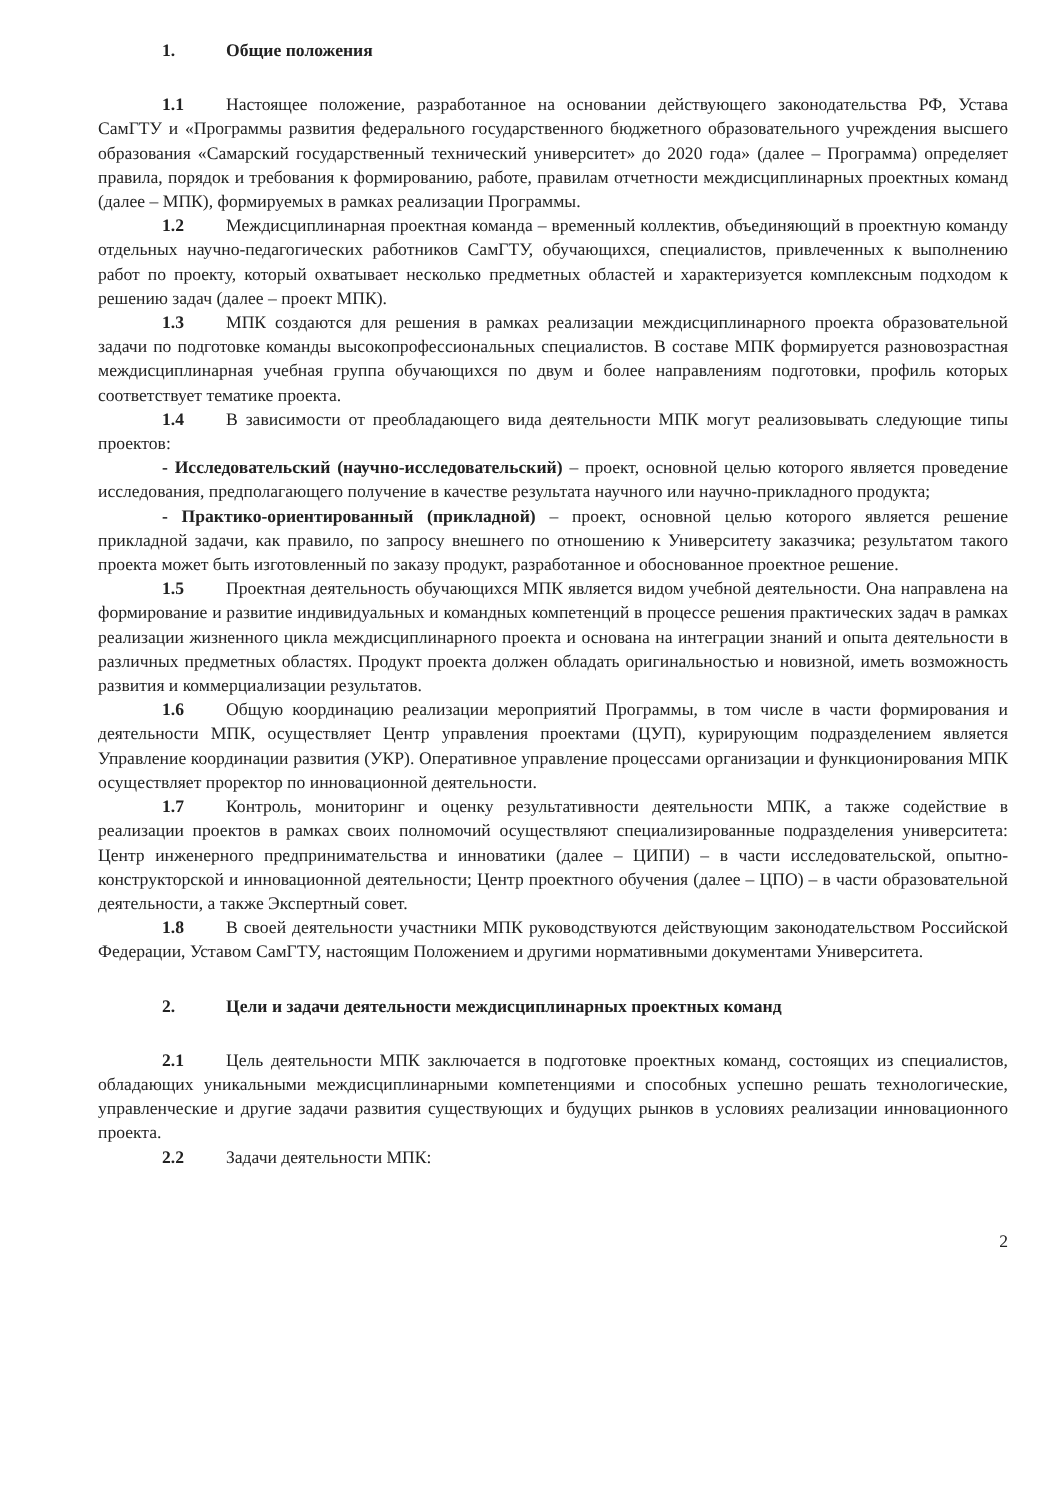1. Общие положения
1.1 Настоящее положение, разработанное на основании действующего законодательства РФ, Устава СамГТУ и «Программы развития федерального государственного бюджетного образовательного учреждения высшего образования «Самарский государственный технический университет» до 2020 года» (далее – Программа) определяет правила, порядок и требования к формированию, работе, правилам отчетности междисциплинарных проектных команд (далее – МПК), формируемых в рамках реализации Программы.
1.2 Междисциплинарная проектная команда – временный коллектив, объединяющий в проектную команду отдельных научно-педагогических работников СамГТУ, обучающихся, специалистов, привлеченных к выполнению работ по проекту, который охватывает несколько предметных областей и характеризуется комплексным подходом к решению задач (далее – проект МПК).
1.3 МПК создаются для решения в рамках реализации междисциплинарного проекта образовательной задачи по подготовке команды высокопрофессиональных специалистов. В составе МПК формируется разновозрастная междисциплинарная учебная группа обучающихся по двум и более направлениям подготовки, профиль которых соответствует тематике проекта.
1.4 В зависимости от преобладающего вида деятельности МПК могут реализовывать следующие типы проектов:
- Исследовательский (научно-исследовательский) – проект, основной целью которого является проведение исследования, предполагающего получение в качестве результата научного или научно-прикладного продукта;
- Практико-ориентированный (прикладной) – проект, основной целью которого является решение прикладной задачи, как правило, по запросу внешнего по отношению к Университету заказчика; результатом такого проекта может быть изготовленный по заказу продукт, разработанное и обоснованное проектное решение.
1.5 Проектная деятельность обучающихся МПК является видом учебной деятельности. Она направлена на формирование и развитие индивидуальных и командных компетенций в процессе решения практических задач в рамках реализации жизненного цикла междисциплинарного проекта и основана на интеграции знаний и опыта деятельности в различных предметных областях. Продукт проекта должен обладать оригинальностью и новизной, иметь возможность развития и коммерциализации результатов.
1.6 Общую координацию реализации мероприятий Программы, в том числе в части формирования и деятельности МПК, осуществляет Центр управления проектами (ЦУП), курирующим подразделением является Управление координации развития (УКР). Оперативное управление процессами организации и функционирования МПК осуществляет проректор по инновационной деятельности.
1.7 Контроль, мониторинг и оценку результативности деятельности МПК, а также содействие в реализации проектов в рамках своих полномочий осуществляют специализированные подразделения университета: Центр инженерного предпринимательства и инноватики (далее – ЦИПИ) – в части исследовательской, опытно-конструкторской и инновационной деятельности; Центр проектного обучения (далее – ЦПО) – в части образовательной деятельности, а также Экспертный совет.
1.8 В своей деятельности участники МПК руководствуются действующим законодательством Российской Федерации, Уставом СамГТУ, настоящим Положением и другими нормативными документами Университета.
2. Цели и задачи деятельности междисциплинарных проектных команд
2.1 Цель деятельности МПК заключается в подготовке проектных команд, состоящих из специалистов, обладающих уникальными междисциплинарными компетенциями и способных успешно решать технологические, управленческие и другие задачи развития существующих и будущих рынков в условиях реализации инновационного проекта.
2.2 Задачи деятельности МПК:
2